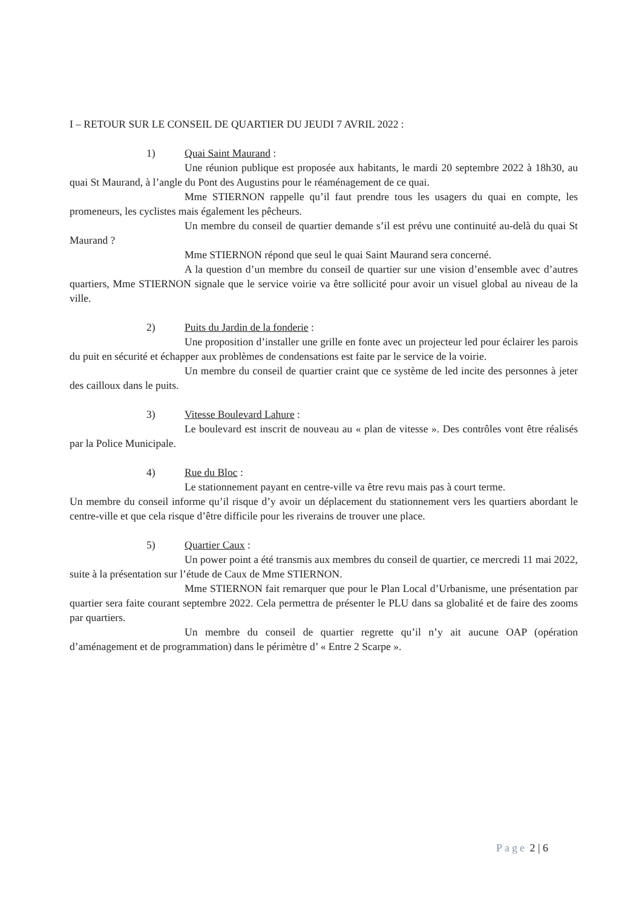I – RETOUR SUR LE CONSEIL DE QUARTIER DU JEUDI 7 AVRIL 2022 :
1) Quai Saint Maurand :
Une réunion publique est proposée aux habitants, le mardi 20 septembre 2022 à 18h30, au quai St Maurand, à l’angle du Pont des Augustins pour le réaménagement de ce quai.
Mme STIERNON rappelle qu’il faut prendre tous les usagers du quai en compte, les promeneurs, les cyclistes mais également les pêcheurs.
Un membre du conseil de quartier demande s’il est prévu une continuité au-delà du quai St Maurand ?
Mme STIERNON répond que seul le quai Saint Maurand sera concerné.
A la question d’un membre du conseil de quartier sur une vision d’ensemble avec d’autres quartiers, Mme STIERNON signale que le service voirie va être sollicité pour avoir un visuel global au niveau de la ville.
2) Puits du Jardin de la fonderie :
Une proposition d’installer une grille en fonte avec un projecteur led pour éclairer les parois du puit en sécurité et échapper aux problèmes de condensations est faite par le service de la voirie.
Un membre du conseil de quartier craint que ce système de led incite des personnes à jeter des cailloux dans le puits.
3) Vitesse Boulevard Lahure :
Le boulevard est inscrit de nouveau au « plan de vitesse ». Des contrôles vont être réalisés par la Police Municipale.
4) Rue du Bloc :
Le stationnement payant en centre-ville va être revu mais pas à court terme.
Un membre du conseil informe qu’il risque d’y avoir un déplacement du stationnement vers les quartiers abordant le centre-ville et que cela risque d’être difficile pour les riverains de trouver une place.
5) Quartier Caux :
Un power point a été transmis aux membres du conseil de quartier, ce mercredi 11 mai 2022, suite à la présentation sur l’étude de Caux de Mme STIERNON.
Mme STIERNON fait remarquer que pour le Plan Local d’Urbanisme, une présentation par quartier sera faite courant septembre 2022. Cela permettra de présenter le PLU dans sa globalité et de faire des zooms par quartiers.
Un membre du conseil de quartier regrette qu’il n’y ait aucune OAP (opération d’aménagement et de programmation) dans le périmètre d’ « Entre 2 Scarpe ».
Page 2 | 6